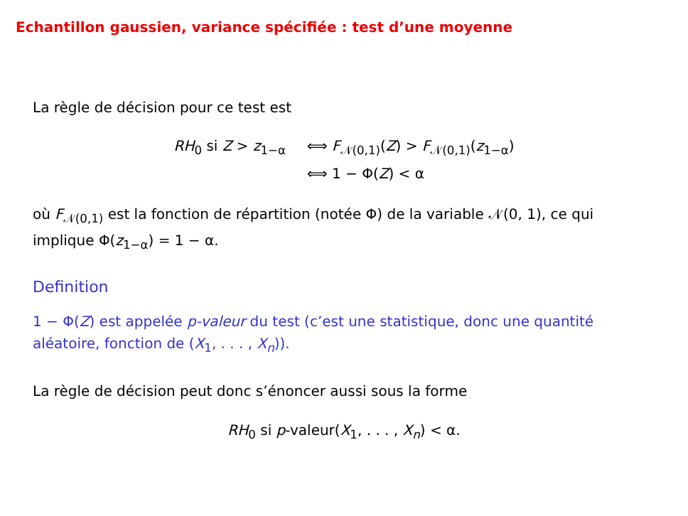Echantillon gaussien, variance spécifiée : test d’une moyenne
La règle de décision pour ce test est
RH<sub>0</sub> si Z > z<sub>1−α</sub>
⟺ F<sub>𝒩(0,1)</sub>(Z) > F<sub>𝒩(0,1)</sub>(z<sub>1−α</sub>)
⟺ 1 − Φ(Z) < α
où F<sub>𝒩(0,1)</sub> est la fonction de répartition (notée Φ) de la variable 𝒩(0, 1), ce qui implique Φ(z<sub>1−α</sub>) = 1 − α.
Definition
1 − Φ(Z) est appelée p-valeur du test (c’est une statistique, donc une quantité aléatoire, fonction de (X<sub>1</sub>, . . . , X<sub>n</sub>)).
La règle de décision peut donc s’énoncer aussi sous la forme
RH<sub>0</sub> si p-valeur(X<sub>1</sub>, . . . , X<sub>n</sub>) < α.